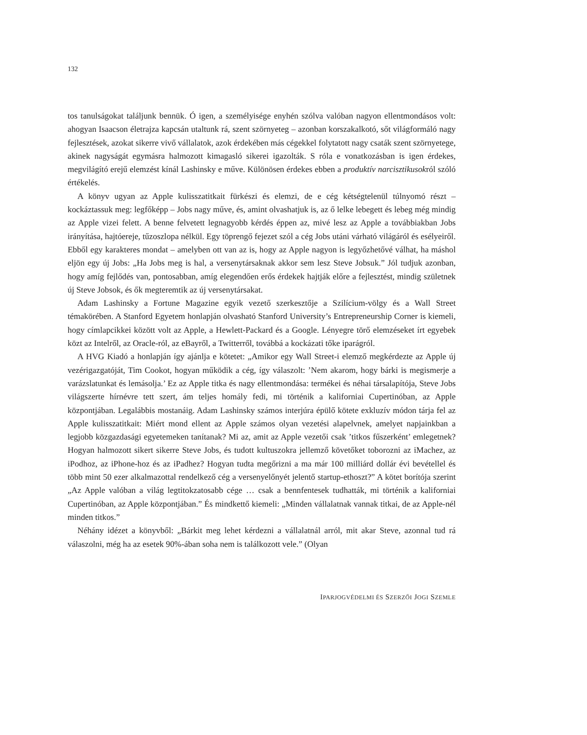132
tos tanulságokat találjunk bennük. Ó igen, a személyisége enyhén szólva valóban nagyon ellentmondásos volt: ahogyan Isaacson életrajza kapcsán utaltunk rá, szent szörnyeteg – azonban korszakalkotó, sőt világformáló nagy fejlesztések, azokat sikerre vivő vállalatok, azok érdekében más cégekkel folytatott nagy csaták szent szörnyetege, akinek nagyságát egymásra halmozott kimagasló sikerei igazolták. S róla e vonatkozásban is igen érdekes, megvilágító erejű elemzést kínál Lashinsky e műve. Különösen érdekes ebben a produktív narcisztikusokról szóló értékelés.
A könyv ugyan az Apple kulisszatitkait fürkészi és elemzi, de e cég kétségtelenül túlnyomó részt – kockáztassuk meg: legfőképp – Jobs nagy műve, és, amint olvashatjuk is, az ő lelke lebegett és lebeg még mindig az Apple vizei felett. A benne felvetett legnagyobb kérdés éppen az, mivé lesz az Apple a továbbiakban Jobs irányítása, hajtóereje, tűzoszlopa nélkül. Egy töprengő fejezet szól a cég Jobs utáni várható világáról és esélyeiről. Ebből egy karakteres mondat – amelyben ott van az is, hogy az Apple nagyon is legyőzhetővé válhat, ha máshol eljön egy új Jobs: „Ha Jobs meg is hal, a versenytársaknak akkor sem lesz Steve Jobsuk.” Jól tudjuk azonban, hogy amíg fejlődés van, pontosabban, amíg elegendően erős érdekek hajtják előre a fejlesztést, mindig születnek új Steve Jobsok, és ők megteremtik az új versenytársakat.
Adam Lashinsky a Fortune Magazine egyik vezető szerkesztője a Szilícium-völgy és a Wall Street témakörében. A Stanford Egyetem honlapján olvasható Stanford University’s Entrepreneurship Corner is kiemeli, hogy címlapcikkei között volt az Apple, a Hewlett-Packard és a Google. Lényegre törő elemzéseket írt egyebek közt az Intelről, az Oracle-ról, az eBayről, a Twitterről, továbbá a kockázati tőke iparágról.
A HVG Kiadó a honlapján így ajánlja e kötetet: „Amikor egy Wall Street-i elemző megkérdezte az Apple új vezérigazgatóját, Tim Cookot, hogyan működik a cég, így válaszolt: ’Nem akarom, hogy bárki is megismerje a varázslatunkat és lemásolja.’ Ez az Apple titka és nagy ellentmondása: termékei és néhai társalapítója, Steve Jobs világszerte hírnévre tett szert, ám teljes homály fedi, mi történik a kaliforniai Cupertinóban, az Apple központjában. Legalábbis mostanáig. Adam Lashinsky számos interjúra épülő kötete exkluzív módon tárja fel az Apple kulisszatitkait: Miért mond ellent az Apple számos olyan vezetési alapelvnek, amelyet napjainkban a legjobb közgazdasági egyetemeken tanítanak? Mi az, amit az Apple vezetői csak ’titkos fűszerként’ emlegetnek? Hogyan halmozott sikert sikerre Steve Jobs, és tudott kultuszokra jellemző követőket toborozni az iMachez, az iPodhoz, az iPhone-hoz és az iPadhez? Hogyan tudta megőrizni a ma már 100 milliárd dollár évi bevétellel és több mint 50 ezer alkalmazottal rendelkező cég a versenyelőnyét jelentő startup-ethoszt?” A kötet borítója szerint „Az Apple valóban a világ legtitokzatosabb cége … csak a bennfentesek tudhatták, mi történik a kaliforniai Cupertinóban, az Apple központjában.” És mindkettő kiemeli: „Minden vállalatnak vannak titkai, de az Apple-nél minden titkos.”
Néhány idézet a könyvből: „Bárkit meg lehet kérdezni a vállalatnál arról, mit akar Steve, azonnal tud rá válaszolni, még ha az esetek 90%-ában soha nem is találkozott vele.” (Olyan
IPARJOGVÉDELMI ÉS SZERZŐI JOGI SZEMLE